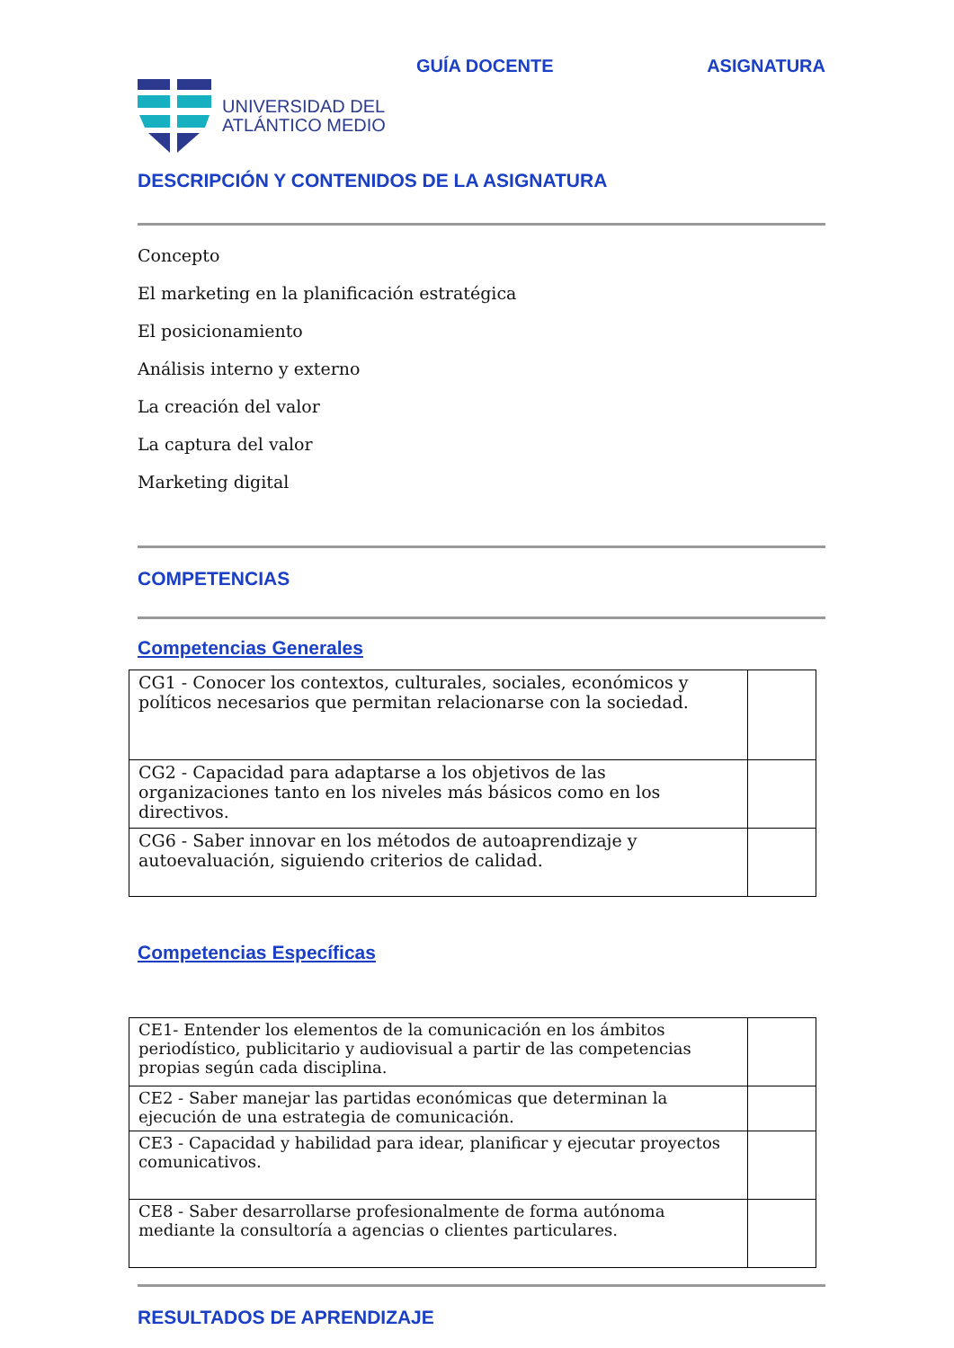GUÍA DOCENTE ASIGNATURA
UNIVERSIDAD DEL
ATLÁNTICO MEDIO
DESCRIPCIÓN Y CONTENIDOS DE LA ASIGNATURA
Concepto
El marketing en la planificación estratégica
El posicionamiento
Análisis interno y externo
La creación del valor
La captura del valor
Marketing digital
COMPETENCIAS
Competencias Generales
| CG1 - Conocer los contextos, culturales, sociales, económicos y políticos necesarios que permitan relacionarse con la sociedad. | |
| CG2 - Capacidad para adaptarse a los objetivos de las organizaciones tanto en los niveles más básicos como en los directivos. | |
| CG6 - Saber innovar en los métodos de autoaprendizaje y autoevaluación, siguiendo criterios de calidad. | |
Competencias Específicas
| CE1- Entender los elementos de la comunicación en los ámbitos periodístico, publicitario y audiovisual a partir de las competencias propias según cada disciplina. | |
| CE2 - Saber manejar las partidas económicas que determinan la ejecución de una estrategia de comunicación. | |
| CE3 - Capacidad y habilidad para idear, planificar y ejecutar proyectos comunicativos. | |
| CE8 - Saber desarrollarse profesionalmente de forma autónoma mediante la consultoría a agencias o clientes particulares. | |
RESULTADOS DE APRENDIZAJE